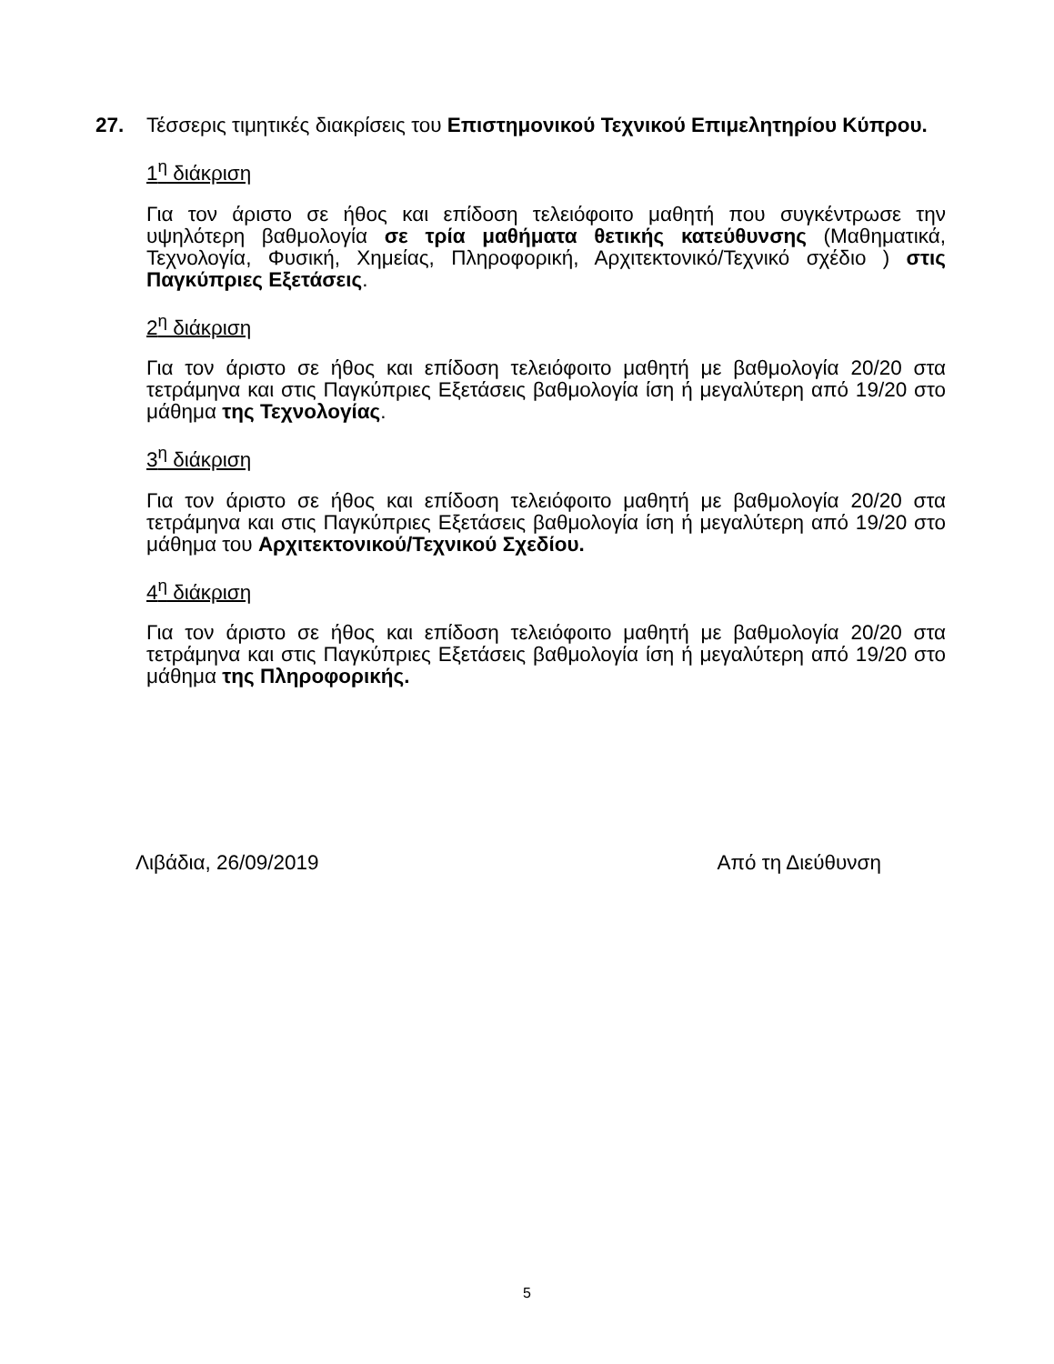27.
Τέσσερις τιμητικές διακρίσεις του Επιστημονικού Τεχνικού Επιμελητηρίου Κύπρου.
1<sup>η</sup> διάκριση
Για τον άριστο σε ήθος και επίδοση τελειόφοιτο μαθητή που συγκέντρωσε την υψηλότερη βαθμολογία σε τρία μαθήματα θετικής κατεύθυνσης (Μαθηματικά, Τεχνολογία, Φυσική, Χημείας, Πληροφορική, Αρχιτεκτονικό/Τεχνικό σχέδιο ) στις Παγκύπριες Εξετάσεις.
2<sup>η</sup> διάκριση
Για τον άριστο σε ήθος και επίδοση τελειόφοιτο μαθητή με βαθμολογία 20/20 στα τετράμηνα και στις Παγκύπριες Εξετάσεις βαθμολογία ίση ή μεγαλύτερη από 19/20 στο μάθημα της Τεχνολογίας.
3<sup>η</sup> διάκριση
Για τον άριστο σε ήθος και επίδοση τελειόφοιτο μαθητή με βαθμολογία 20/20 στα τετράμηνα και στις Παγκύπριες Εξετάσεις βαθμολογία ίση ή μεγαλύτερη από 19/20 στο μάθημα του Αρχιτεκτονικού/Τεχνικού Σχεδίου.
4<sup>η</sup> διάκριση
Για τον άριστο σε ήθος και επίδοση τελειόφοιτο μαθητή με βαθμολογία 20/20 στα τετράμηνα και στις Παγκύπριες Εξετάσεις βαθμολογία ίση ή μεγαλύτερη από 19/20 στο μάθημα της Πληροφορικής.
Λιβάδια, 26/09/2019 Από τη Διεύθυνση
5